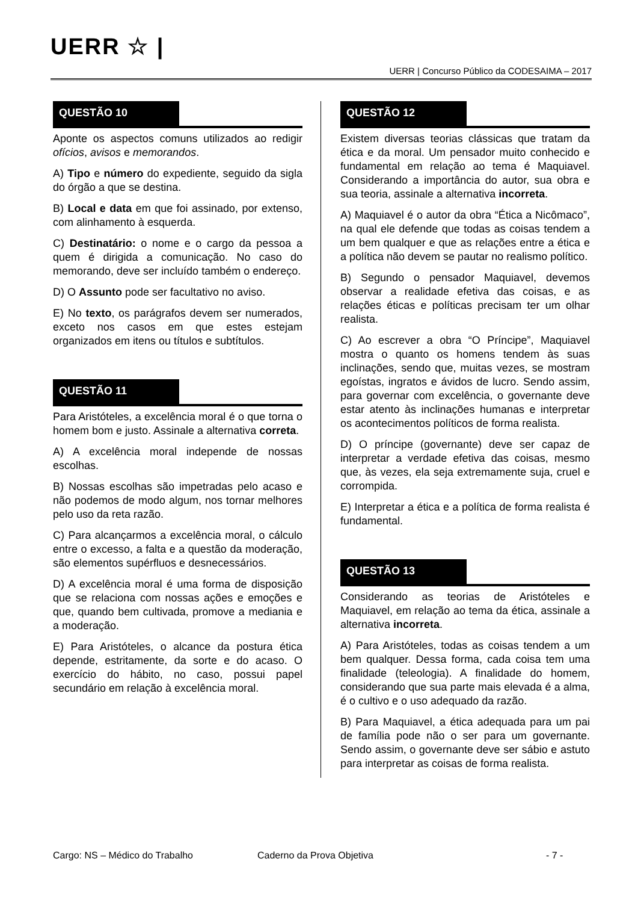UERR ☆ |
UERR | Concurso Público da CODESAIMA – 2017
QUESTÃO 10
Aponte os aspectos comuns utilizados ao redigir ofícios, avisos e memorandos.
A) Tipo e número do expediente, seguido da sigla do órgão a que se destina.
B) Local e data em que foi assinado, por extenso, com alinhamento à esquerda.
C) Destinatário: o nome e o cargo da pessoa a quem é dirigida a comunicação. No caso do memorando, deve ser incluído também o endereço.
D) O Assunto pode ser facultativo no aviso.
E) No texto, os parágrafos devem ser numerados, exceto nos casos em que estes estejam organizados em itens ou títulos e subtítulos.
QUESTÃO 11
Para Aristóteles, a excelência moral é o que torna o homem bom e justo. Assinale a alternativa correta.
A) A excelência moral independe de nossas escolhas.
B) Nossas escolhas são impetradas pelo acaso e não podemos de modo algum, nos tornar melhores pelo uso da reta razão.
C) Para alcançarmos a excelência moral, o cálculo entre o excesso, a falta e a questão da moderação, são elementos supérfluos e desnecessários.
D) A excelência moral é uma forma de disposição que se relaciona com nossas ações e emoções e que, quando bem cultivada, promove a mediania e a moderação.
E) Para Aristóteles, o alcance da postura ética depende, estritamente, da sorte e do acaso. O exercício do hábito, no caso, possui papel secundário em relação à excelência moral.
QUESTÃO 12
Existem diversas teorias clássicas que tratam da ética e da moral. Um pensador muito conhecido e fundamental em relação ao tema é Maquiavel. Considerando a importância do autor, sua obra e sua teoria, assinale a alternativa incorreta.
A) Maquiavel é o autor da obra “Ética a Nicômaco”, na qual ele defende que todas as coisas tendem a um bem qualquer e que as relações entre a ética e a política não devem se pautar no realismo político.
B) Segundo o pensador Maquiavel, devemos observar a realidade efetiva das coisas, e as relações éticas e políticas precisam ter um olhar realista.
C) Ao escrever a obra “O Príncipe”, Maquiavel mostra o quanto os homens tendem às suas inclinações, sendo que, muitas vezes, se mostram egoístas, ingratos e ávidos de lucro. Sendo assim, para governar com excelência, o governante deve estar atento às inclinações humanas e interpretar os acontecimentos políticos de forma realista.
D) O príncipe (governante) deve ser capaz de interpretar a verdade efetiva das coisas, mesmo que, às vezes, ela seja extremamente suja, cruel e corrompida.
E) Interpretar a ética e a política de forma realista é fundamental.
QUESTÃO 13
Considerando as teorias de Aristóteles e Maquiavel, em relação ao tema da ética, assinale a alternativa incorreta.
A) Para Aristóteles, todas as coisas tendem a um bem qualquer. Dessa forma, cada coisa tem uma finalidade (teleologia). A finalidade do homem, considerando que sua parte mais elevada é a alma, é o cultivo e o uso adequado da razão.
B) Para Maquiavel, a ética adequada para um pai de família pode não o ser para um governante. Sendo assim, o governante deve ser sábio e astuto para interpretar as coisas de forma realista.
Cargo: NS – Médico do Trabalho Caderno da Prova Objetiva - 7 -